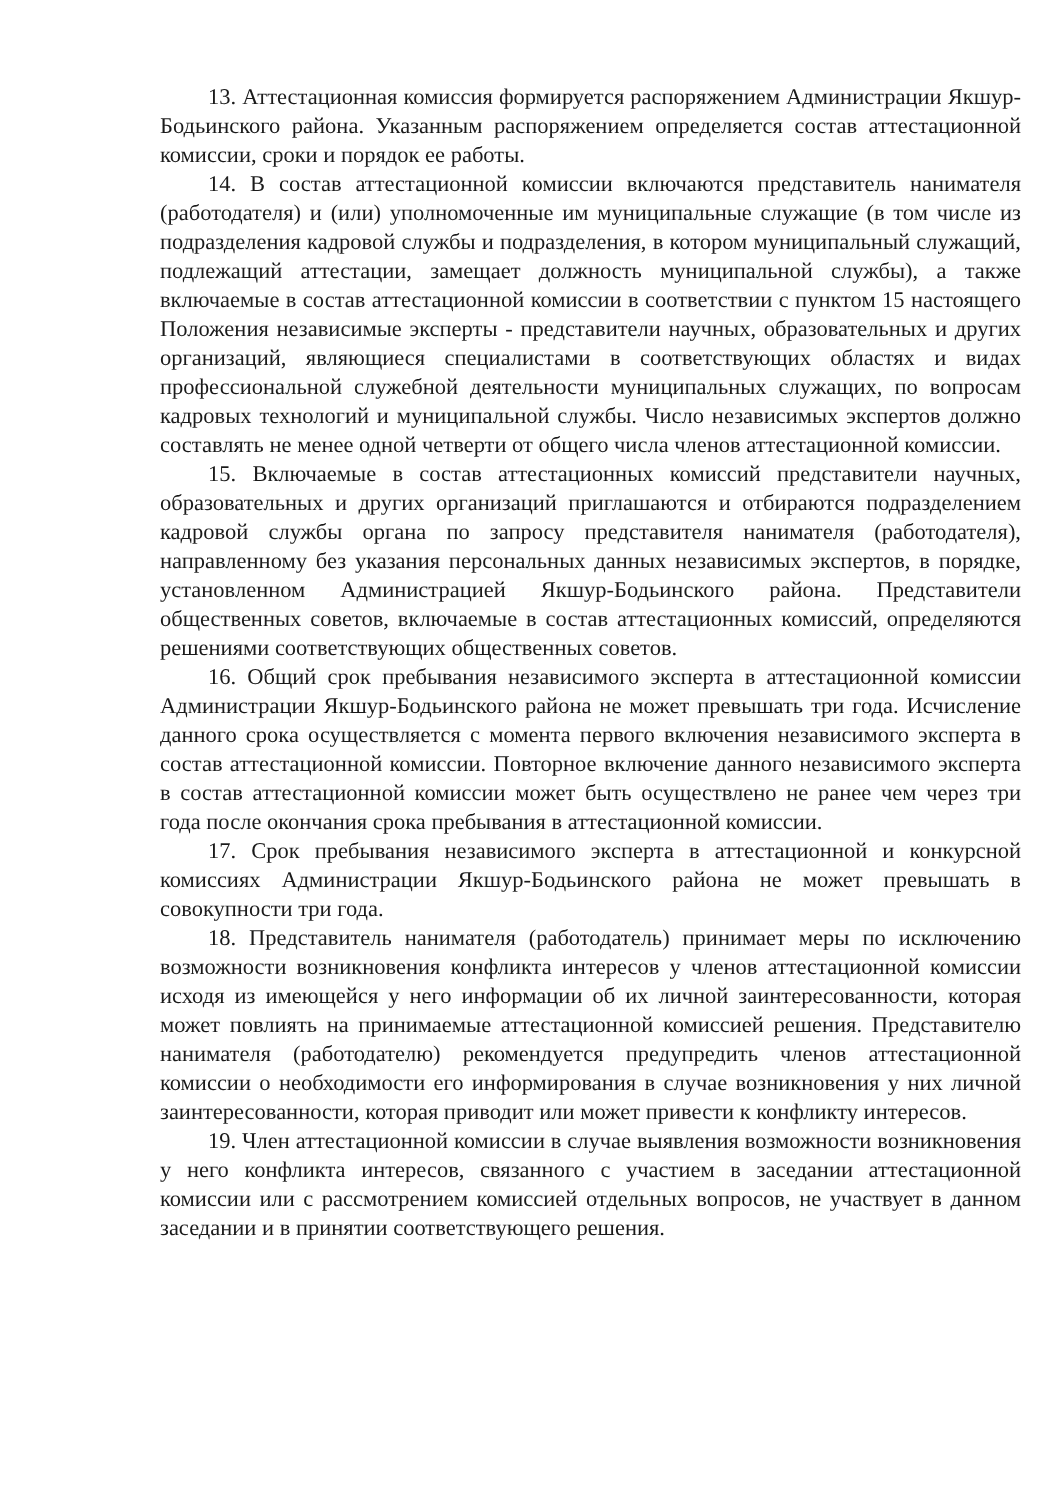13. Аттестационная комиссия формируется распоряжением Администрации Якшур-Бодьинского района. Указанным распоряжением определяется состав аттестационной комиссии, сроки и порядок ее работы.
14. В состав аттестационной комиссии включаются представитель нанимателя (работодателя) и (или) уполномоченные им муниципальные служащие (в том числе из подразделения кадровой службы и подразделения, в котором муниципальный служащий, подлежащий аттестации, замещает должность муниципальной службы), а также включаемые в состав аттестационной комиссии в соответствии с пунктом 15 настоящего Положения независимые эксперты - представители научных, образовательных и других организаций, являющиеся специалистами в соответствующих областях и видах профессиональной служебной деятельности муниципальных служащих, по вопросам кадровых технологий и муниципальной службы. Число независимых экспертов должно составлять не менее одной четверти от общего числа членов аттестационной комиссии.
15. Включаемые в состав аттестационных комиссий представители научных, образовательных и других организаций приглашаются и отбираются подразделением кадровой службы органа по запросу представителя нанимателя (работодателя), направленному без указания персональных данных независимых экспертов, в порядке, установленном Администрацией Якшур-Бодьинского района. Представители общественных советов, включаемые в состав аттестационных комиссий, определяются решениями соответствующих общественных советов.
16. Общий срок пребывания независимого эксперта в аттестационной комиссии Администрации Якшур-Бодьинского района не может превышать три года. Исчисление данного срока осуществляется с момента первого включения независимого эксперта в состав аттестационной комиссии. Повторное включение данного независимого эксперта в состав аттестационной комиссии может быть осуществлено не ранее чем через три года после окончания срока пребывания в аттестационной комиссии.
17. Срок пребывания независимого эксперта в аттестационной и конкурсной комиссиях Администрации Якшур-Бодьинского района не может превышать в совокупности три года.
18. Представитель нанимателя (работодатель) принимает меры по исключению возможности возникновения конфликта интересов у членов аттестационной комиссии исходя из имеющейся у него информации об их личной заинтересованности, которая может повлиять на принимаемые аттестационной комиссией решения. Представителю нанимателя (работодателю) рекомендуется предупредить членов аттестационной комиссии о необходимости его информирования в случае возникновения у них личной заинтересованности, которая приводит или может привести к конфликту интересов.
19. Член аттестационной комиссии в случае выявления возможности возникновения у него конфликта интересов, связанного с участием в заседании аттестационной комиссии или с рассмотрением комиссией отдельных вопросов, не участвует в данном заседании и в принятии соответствующего решения.